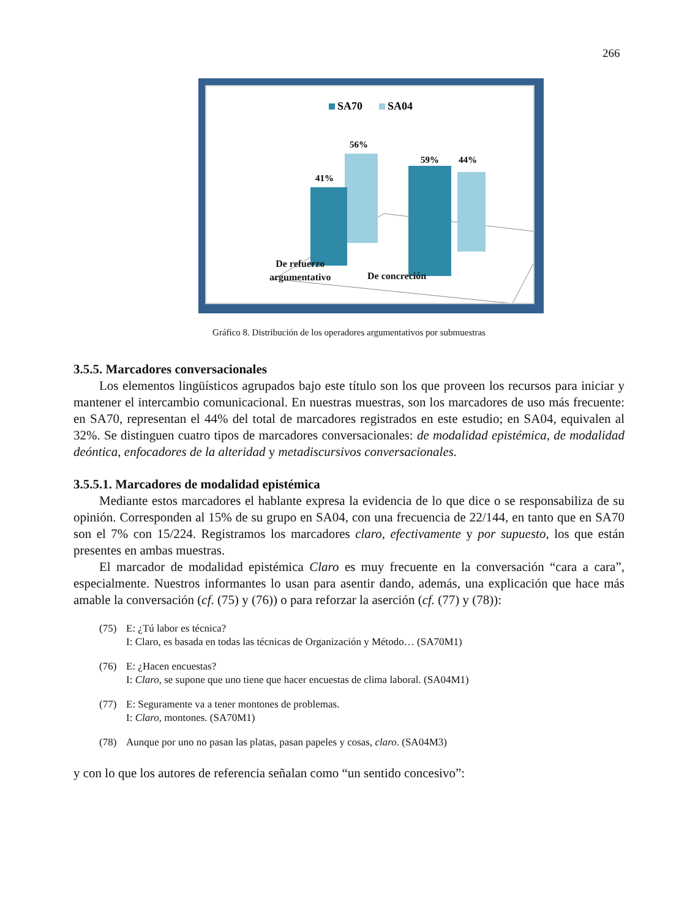266
SA70
SA04
56%
41%
44%
59%
De refuerzo
argumentativo
De concreción
Gráfico 8. Distribución de los operadores argumentativos por submuestras
3.5.5. Marcadores conversacionales
Los elementos lingüísticos agrupados bajo este título son los que proveen los recursos para iniciar y mantener el intercambio comunicacional. En nuestras muestras, son los marcadores de uso más frecuente: en SA70, representan el 44% del total de marcadores registrados en este estudio; en SA04, equivalen al 32%. Se distinguen cuatro tipos de marcadores conversacionales: de modalidad epistémica, de modalidad deóntica, enfocadores de la alteridad y metadiscursivos conversacionales.
3.5.5.1. Marcadores de modalidad epistémica
Mediante estos marcadores el hablante expresa la evidencia de lo que dice o se responsabiliza de su opinión. Corresponden al 15% de su grupo en SA04, con una frecuencia de 22/144, en tanto que en SA70 son el 7% con 15/224. Registramos los marcadores claro, efectivamente y por supuesto, los que están presentes en ambas muestras.
El marcador de modalidad epistémica Claro es muy frecuente en la conversación “cara a cara”, especialmente. Nuestros informantes lo usan para asentir dando, además, una explicación que hace más amable la conversación (cf. (75) y (76)) o para reforzar la aserción (cf. (77) y (78)):
(75) E: ¿Tú labor es técnica?
I: Claro, es basada en todas las técnicas de Organización y Método… (SA70M1)
(76) E: ¿Hacen encuestas?
I: Claro, se supone que uno tiene que hacer encuestas de clima laboral. (SA04M1)
(77) E: Seguramente va a tener montones de problemas.
I: Claro, montones. (SA70M1)
(78) Aunque por uno no pasan las platas, pasan papeles y cosas, claro. (SA04M3)
y con lo que los autores de referencia señalan como “un sentido concesivo”: